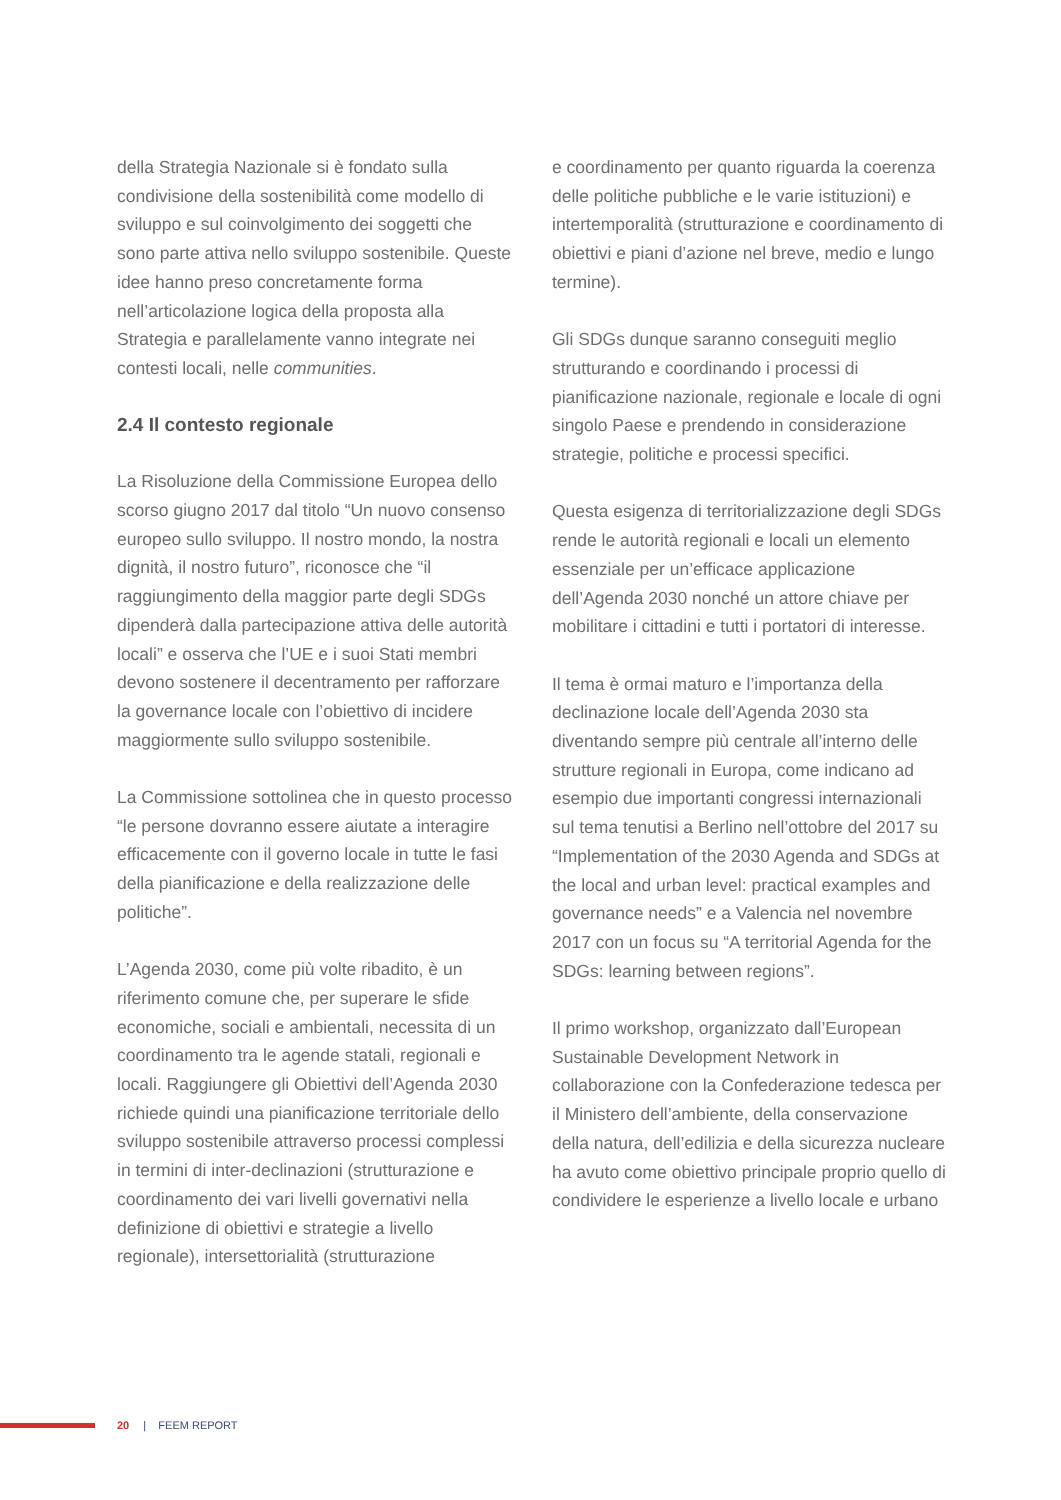della Strategia Nazionale si è fondato sulla condivisione della sostenibilità come modello di sviluppo e sul coinvolgimento dei soggetti che sono parte attiva nello sviluppo sostenibile. Queste idee hanno preso concretamente forma nell’articolazione logica della proposta alla Strategia e parallelamente vanno integrate nei contesti locali, nelle communities.
2.4 Il contesto regionale
La Risoluzione della Commissione Europea dello scorso giugno 2017 dal titolo “Un nuovo consenso europeo sullo sviluppo. Il nostro mondo, la nostra dignità, il nostro futuro”, riconosce che “il raggiungimento della maggior parte degli SDGs dipenderà dalla partecipazione attiva delle autorità locali” e osserva che l’UE e i suoi Stati membri devono sostenere il decentramento per rafforzare la governance locale con l’obiettivo di incidere maggiormente sullo sviluppo sostenibile.
La Commissione sottolinea che in questo processo “le persone dovranno essere aiutate a interagire efficacemente con il governo locale in tutte le fasi della pianificazione e della realizzazione delle politiche”.
L’Agenda 2030, come più volte ribadito, è un riferimento comune che, per superare le sfide economiche, sociali e ambientali, necessita di un coordinamento tra le agende statali, regionali e locali. Raggiungere gli Obiettivi dell’Agenda 2030 richiede quindi una pianificazione territoriale dello sviluppo sostenibile attraverso processi complessi in termini di inter-declinazioni (strutturazione e coordinamento dei vari livelli governativi nella definizione di obiettivi e strategie a livello regionale), intersettorialità (strutturazione
e coordinamento per quanto riguarda la coerenza delle politiche pubbliche e le varie istituzioni) e intertemporalità (strutturazione e coordinamento di obiettivi e piani d’azione nel breve, medio e lungo termine).
Gli SDGs dunque saranno conseguiti meglio strutturando e coordinando i processi di pianificazione nazionale, regionale e locale di ogni singolo Paese e prendendo in considerazione strategie, politiche e processi specifici.
Questa esigenza di territorializzazione degli SDGs rende le autorità regionali e locali un elemento essenziale per un’efficace applicazione dell’Agenda 2030 nonché un attore chiave per mobilitare i cittadini e tutti i portatori di interesse.
Il tema è ormai maturo e l’importanza della declinazione locale dell’Agenda 2030 sta diventando sempre più centrale all’interno delle strutture regionali in Europa, come indicano ad esempio due importanti congressi internazionali sul tema tenutisi a Berlino nell’ottobre del 2017 su “Implementation of the 2030 Agenda and SDGs at the local and urban level: practical examples and governance needs” e a Valencia nel novembre 2017 con un focus su “A territorial Agenda for the SDGs: learning between regions”.
Il primo workshop, organizzato dall’European Sustainable Development Network in collaborazione con la Confederazione tedesca per il Ministero dell’ambiente, della conservazione della natura, dell’edilizia e della sicurezza nucleare ha avuto come obiettivo principale proprio quello di condividere le esperienze a livello locale e urbano
20 | FEEM REPORT